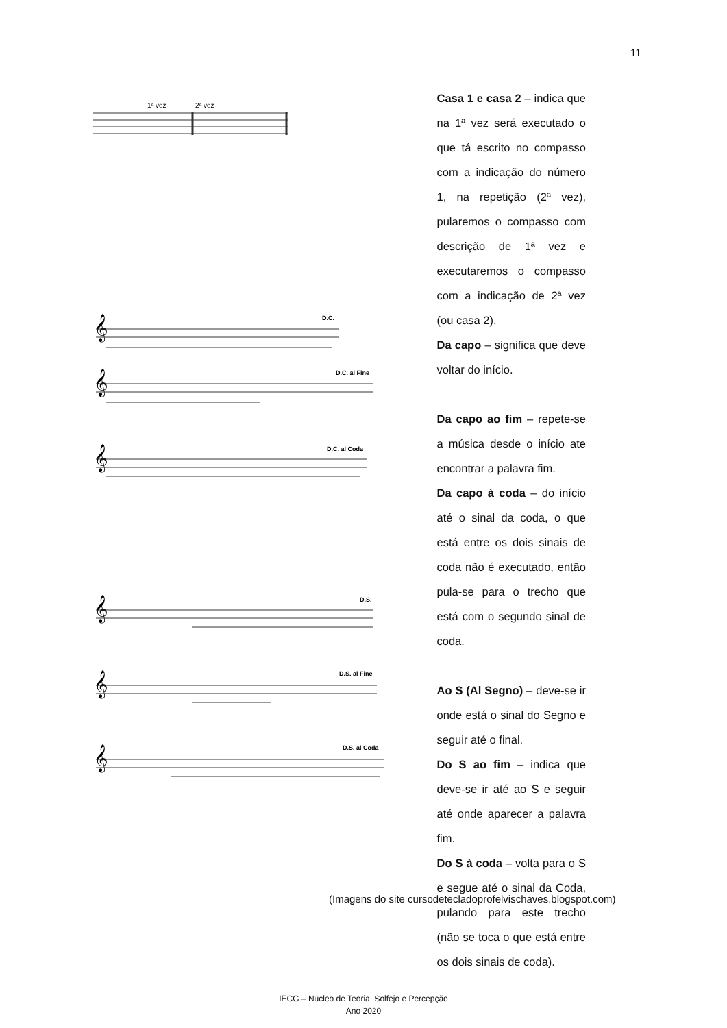11
1ª vez
2ª vez
Casa 1 e casa 2 – indica que na 1ª vez será executado o que tá escrito no compasso com a indicação do número 1, na repetição (2ª vez), pularemos o compasso com descrição de 1ª vez e executaremos o compasso com a indicação de 2ª vez (ou casa 2).
Da capo – significa que deve voltar do início.
Da capo ao fim – repete-se a música desde o início ate encontrar a palavra fim.
Da capo à coda – do início até o sinal da coda, o que está entre os dois sinais de coda não é executado, então pula-se para o trecho que está com o segundo sinal de coda.
Ao S (Al Segno) – deve-se ir onde está o sinal do Segno e seguir até o final.
Do S ao fim – indica que deve-se ir até ao S e seguir até onde aparecer a palavra fim.
Do S à coda – volta para o S e segue até o sinal da Coda, pulando para este trecho (não se toca o que está entre os dois sinais de coda).
D.C.
𝄞
D.C. al Fine
𝄞
D.C. al Coda
𝄞
D.S.
𝄞
D.S. al Fine
𝄞
D.S. al Coda
𝄞
(Imagens do site cursodetecladoprofelvischaves.blogspot.com)
IECG – Núcleo de Teoria, Solfejo e Percepção
Ano 2020